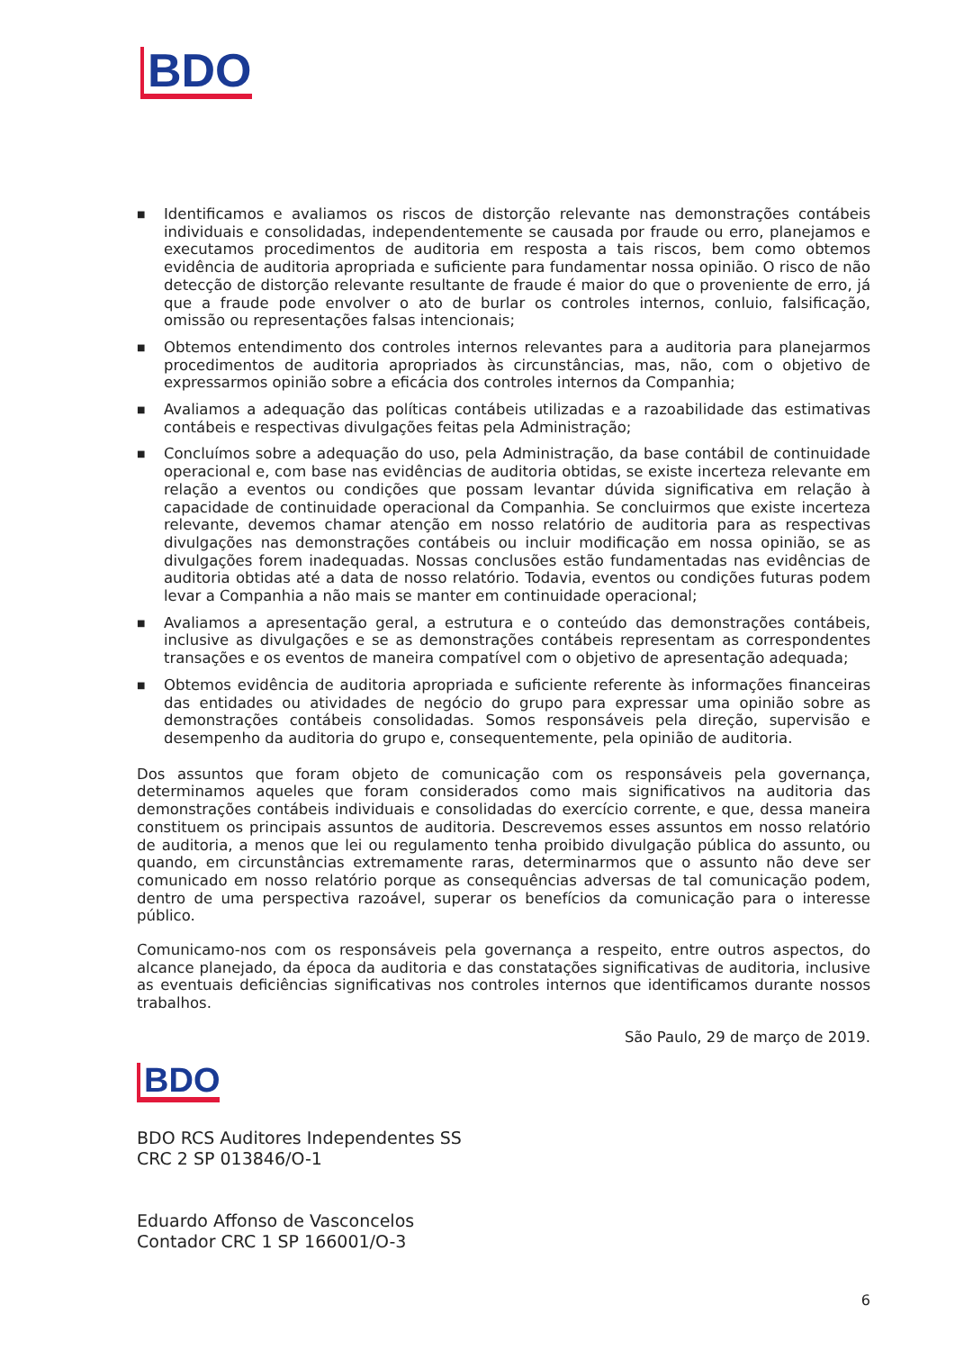BDO
■ Identificamos e avaliamos os riscos de distorção relevante nas demonstrações contábeis individuais e consolidadas, independentemente se causada por fraude ou erro, planejamos e executamos procedimentos de auditoria em resposta a tais riscos, bem como obtemos evidência de auditoria apropriada e suficiente para fundamentar nossa opinião. O risco de não detecção de distorção relevante resultante de fraude é maior do que o proveniente de erro, já que a fraude pode envolver o ato de burlar os controles internos, conluio, falsificação, omissão ou representações falsas intencionais;
■ Obtemos entendimento dos controles internos relevantes para a auditoria para planejarmos procedimentos de auditoria apropriados às circunstâncias, mas, não, com o objetivo de expressarmos opinião sobre a eficácia dos controles internos da Companhia;
■ Avaliamos a adequação das políticas contábeis utilizadas e a razoabilidade das estimativas contábeis e respectivas divulgações feitas pela Administração;
■ Concluímos sobre a adequação do uso, pela Administração, da base contábil de continuidade operacional e, com base nas evidências de auditoria obtidas, se existe incerteza relevante em relação a eventos ou condições que possam levantar dúvida significativa em relação à capacidade de continuidade operacional da Companhia. Se concluirmos que existe incerteza relevante, devemos chamar atenção em nosso relatório de auditoria para as respectivas divulgações nas demonstrações contábeis ou incluir modificação em nossa opinião, se as divulgações forem inadequadas. Nossas conclusões estão fundamentadas nas evidências de auditoria obtidas até a data de nosso relatório. Todavia, eventos ou condições futuras podem levar a Companhia a não mais se manter em continuidade operacional;
■ Avaliamos a apresentação geral, a estrutura e o conteúdo das demonstrações contábeis, inclusive as divulgações e se as demonstrações contábeis representam as correspondentes transações e os eventos de maneira compatível com o objetivo de apresentação adequada;
■ Obtemos evidência de auditoria apropriada e suficiente referente às informações financeiras das entidades ou atividades de negócio do grupo para expressar uma opinião sobre as demonstrações contábeis consolidadas. Somos responsáveis pela direção, supervisão e desempenho da auditoria do grupo e, consequentemente, pela opinião de auditoria.
Dos assuntos que foram objeto de comunicação com os responsáveis pela governança, determinamos aqueles que foram considerados como mais significativos na auditoria das demonstrações contábeis individuais e consolidadas do exercício corrente, e que, dessa maneira constituem os principais assuntos de auditoria. Descrevemos esses assuntos em nosso relatório de auditoria, a menos que lei ou regulamento tenha proibido divulgação pública do assunto, ou quando, em circunstâncias extremamente raras, determinarmos que o assunto não deve ser comunicado em nosso relatório porque as consequências adversas de tal comunicação podem, dentro de uma perspectiva razoável, superar os benefícios da comunicação para o interesse público.
Comunicamo-nos com os responsáveis pela governança a respeito, entre outros aspectos, do alcance planejado, da época da auditoria e das constatações significativas de auditoria, inclusive as eventuais deficiências significativas nos controles internos que identificamos durante nossos trabalhos.
São Paulo, 29 de março de 2019.
BDO
BDO RCS Auditores Independentes SS
CRC 2 SP 013846/O-1
Eduardo Affonso de Vasconcelos
Contador CRC 1 SP 166001/O-3
6